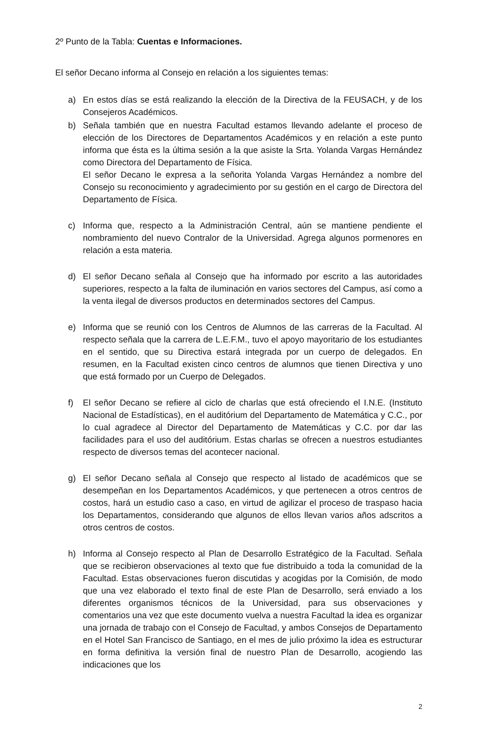2º Punto de la Tabla: Cuentas e Informaciones.
El señor Decano informa al Consejo en relación a los siguientes temas:
a) En estos días se está realizando la elección de la Directiva de la FEUSACH, y de los Consejeros Académicos.
b) Señala también que en nuestra Facultad estamos llevando adelante el proceso de elección de los Directores de Departamentos Académicos y en relación a este punto informa que ésta es la última sesión a la que asiste la Srta. Yolanda Vargas Hernández como Directora del Departamento de Física.
El señor Decano le expresa a la señorita Yolanda Vargas Hernández a nombre del Consejo su reconocimiento y agradecimiento por su gestión en el cargo de Directora del Departamento de Física.
c) Informa que, respecto a la Administración Central, aún se mantiene pendiente el nombramiento del nuevo Contralor de la Universidad. Agrega algunos pormenores en relación a esta materia.
d) El señor Decano señala al Consejo que ha informado por escrito a las autoridades superiores, respecto a la falta de iluminación en varios sectores del Campus, así como a la venta ilegal de diversos productos en determinados sectores del Campus.
e) Informa que se reunió con los Centros de Alumnos de las carreras de la Facultad. Al respecto señala que la carrera de L.E.F.M., tuvo el apoyo mayoritario de los estudiantes en el sentido, que su Directiva estará integrada por un cuerpo de delegados. En resumen, en la Facultad existen cinco centros de alumnos que tienen Directiva y uno que está formado por un Cuerpo de Delegados.
f) El señor Decano se refiere al ciclo de charlas que está ofreciendo el I.N.E. (Instituto Nacional de Estadísticas), en el auditórium del Departamento de Matemática y C.C., por lo cual agradece al Director del Departamento de Matemáticas y C.C. por dar las facilidades para el uso del auditórium. Estas charlas se ofrecen a nuestros estudiantes respecto de diversos temas del acontecer nacional.
g) El señor Decano señala al Consejo que respecto al listado de académicos que se desempeñan en los Departamentos Académicos, y que pertenecen a otros centros de costos, hará un estudio caso a caso, en virtud de agilizar el proceso de traspaso hacia los Departamentos, considerando que algunos de ellos llevan varios años adscritos a otros centros de costos.
h) Informa al Consejo respecto al Plan de Desarrollo Estratégico de la Facultad. Señala que se recibieron observaciones al texto que fue distribuido a toda la comunidad de la Facultad. Estas observaciones fueron discutidas y acogidas por la Comisión, de modo que una vez elaborado el texto final de este Plan de Desarrollo, será enviado a los diferentes organismos técnicos de la Universidad, para sus observaciones y comentarios una vez que este documento vuelva a nuestra Facultad la idea es organizar una jornada de trabajo con el Consejo de Facultad, y ambos Consejos de Departamento en el Hotel San Francisco de Santiago, en el mes de julio próximo la idea es estructurar en forma definitiva la versión final de nuestro Plan de Desarrollo, acogiendo las indicaciones que los
2